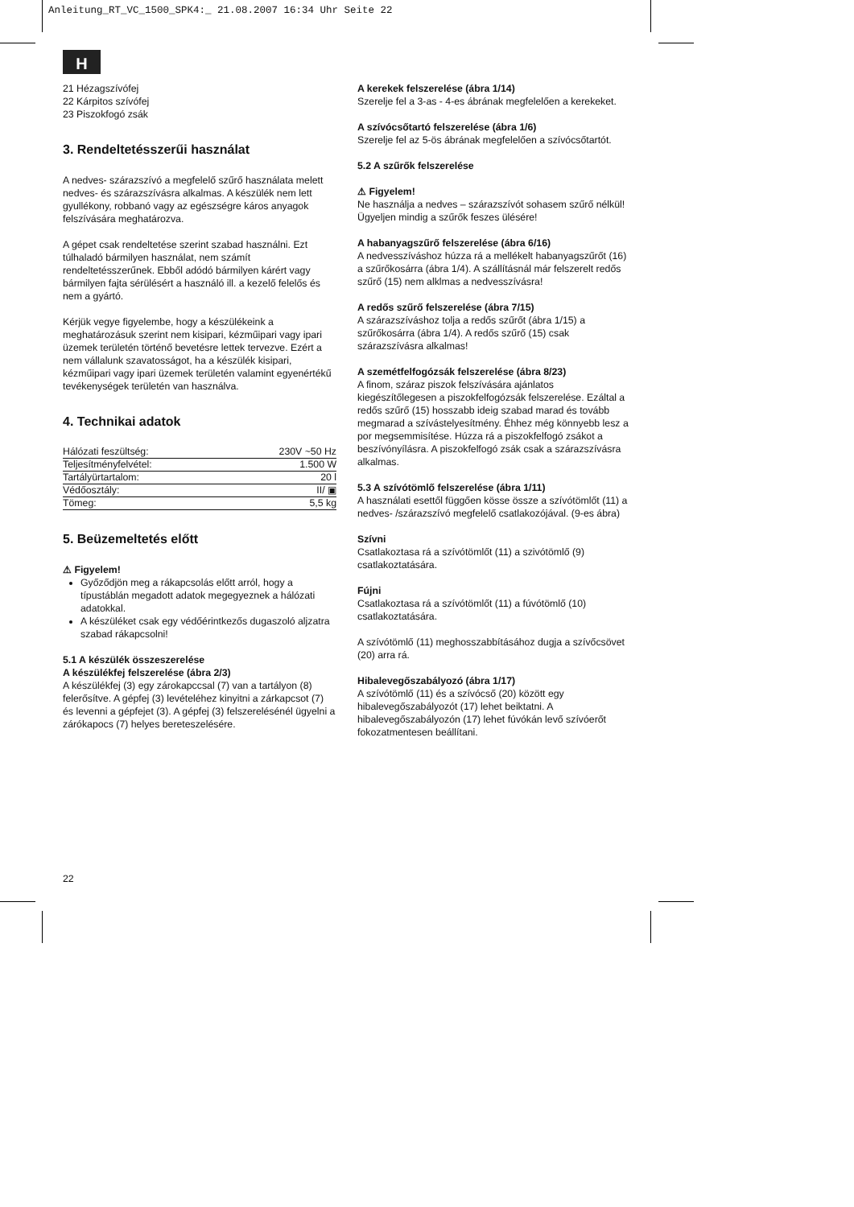Anleitung_RT_VC_1500_SPK4:_ 21.08.2007 16:34 Uhr Seite 22
H
21 Hézagszívófej
22 Kárpitos szívófej
23 Piszokfogó zsák
3. Rendeltetésszerűi használat
A nedves- szárazszívó a megfelelő szűrő használata melett nedves- és szárazszívásra alkalmas. A készülék nem lett gyullékony, robbanó vagy az egészségre káros anyagok felszívására meghatározva.
A gépet csak rendeltetése szerint szabad használni. Ezt túlhaladó bármilyen használat, nem számít rendeltetésszerűnek. Ebből adódó bármilyen kárért vagy bármilyen fajta sérülésért a használó ill. a kezelő felelős és nem a gyártó.
Kérjük vegye figyelembe, hogy a készülékeink a meghatározásuk szerint nem kisipari, kézműipari vagy ipari üzemek területén történő bevetésre lettek tervezve. Ezért a nem vállalunk szavatosságot, ha a készülék kisipari, kézműipari vagy ipari üzemek területén valamint egyenértékű tevékenységek területén van használva.
4. Technikai adatok
| Hálózati feszültség: | 230V ~50 Hz |
| Teljesítményfelvétel: | 1.500 W |
| Tartályürtartalom: | 20 l |
| Védőosztály: | II/ ▣ |
| Tömeg: | 5,5 kg |
5. Beüzemeltetés előtt
⚠ Figyelem!
Győződjön meg a rákapcsolás előtt arról, hogy a típustáblán megadott adatok megegyeznek a hálózati adatokkal.
A készüléket csak egy védőérintkezős dugaszoló aljzatra szabad rákapcsolni!
5.1 A készülék összeszerelése
A készülékfej felszerelése (ábra 2/3)
A készülékfej (3) egy zárokapccsal (7) van a tartályon (8) felerősítve. A gépfej (3) levételéhez kinyitni a zárkapcsot (7) és levenni a gépfejet (3). A gépfej (3) felszerelésénél ügyelni a zárókapocs (7) helyes bereteszelésére.
A kerekek felszerelése (ábra 1/14)
Szerelje fel a 3-as - 4-es ábrának megfelelően a kerekeket.
A szívócsőtartó felszerelése (ábra 1/6)
Szerelje fel az 5-ös ábrának megfelelően a szívócsőtartót.
5.2 A szűrők felszerelése
⚠ Figyelem!
Ne használja a nedves – szárazszívót sohasem szűrő nélkül!
Ügyeljen mindig a szűrők feszes ülésére!
A habanyagszűrő felszerelése (ábra 6/16)
A nedvesszíváshoz húzza rá a mellékelt habanyagszűrőt (16) a szűrőkosárra (ábra 1/4). A szállításnál már felszerelt redős szűrő (15) nem alklmas a nedvesszívásra!
A redős szűrő felszerelése (ábra 7/15)
A szárazszíváshoz tolja a redős szűrőt (ábra 1/15) a szűrőkosárra (ábra 1/4). A redős szűrő (15) csak szárazszívásra alkalmas!
A szemétfelfogózsák felszerelése (ábra 8/23)
A finom, száraz piszok felszívására ajánlatos kiegészítőlegesen a piszokfelfogózsák felszerelése. Ezáltal a redős szűrő (15) hosszabb ideig szabad marad és tovább megmarad a szívástelyesítmény. Éhhez még könnyebb lesz a por megsemmisítése. Húzza rá a piszokfelfogó zsákot a beszívónyílásra. A piszokfelfogó zsák csak a szárazszívásra alkalmas.
5.3 A szívótömlő felszerelése (ábra 1/11)
A használati esettől függően kösse össze a szívótömlőt (11) a nedves- /szárazszívó megfelelő csatlakozójával. (9-es ábra)
Szívni
Csatlakoztasa rá a szívótömlőt (11) a szivótömlő (9) csatlakoztatására.
Fújni
Csatlakoztasa rá a szívótömlőt (11) a fúvótömlő (10) csatlakoztatására.
A szívótömlő (11) meghosszabbításához dugja a szívőcsövet (20) arra rá.
Hibalevegőszabályozó (ábra 1/17)
A szívótömlő (11) és a szívócső (20) között egy hibalevegőszabályozót (17) lehet beiktatni. A hibalevegőszabályozón (17) lehet fúvókán levő szívóerőt fokozatmentesen beállítani.
22